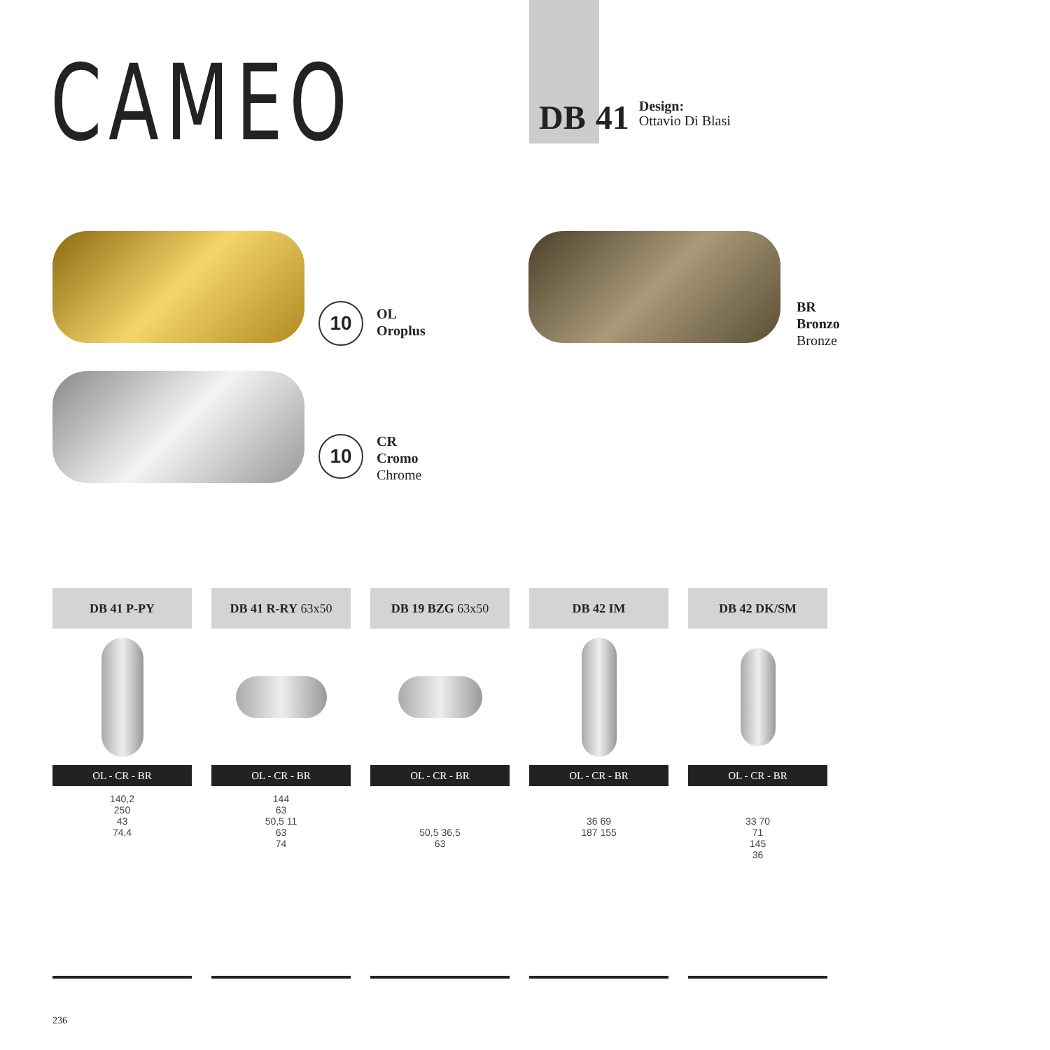CAMEO
DB 41 Design:
Ottavio Di Blasi
10
OL
Oroplus
10
CR
Cromo
Chrome
BR
Bronzo
Bronze
DB 41 P-PY
OL - CR - BR
140,2
250
43
74,4
DB 41 R-RY 63x50
OL - CR - BR
144
63
50,5 11
63
74
DB 19 BZG 63x50
OL - CR - BR
50,5 36,5
63
DB 42 IM
OL - CR - BR
36 69
187 155
DB 42 DK/SM
OL - CR - BR
33 70
71
145
36
236